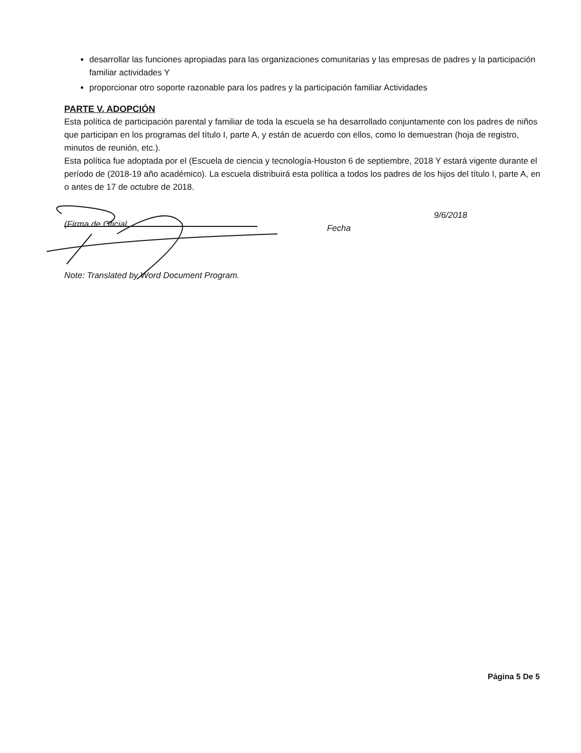desarrollar las funciones apropiadas para las organizaciones comunitarias y las empresas de padres y la participación familiar actividades Y
proporcionar otro soporte razonable para los padres y la participación familiar Actividades
PARTE V. ADOPCIÓN
Esta política de participación parental y familiar de toda la escuela se ha desarrollado conjuntamente con los padres de niños que participan en los programas del título I, parte A, y están de acuerdo con ellos, como lo demuestran (hoja de registro, minutos de reunión, etc.).
Esta política fue adoptada por el (Escuela de ciencia y tecnología-Houston 6 de septiembre, 2018 Y estará vigente durante el período de (2018-19 año académico). La escuela distribuirá esta política a todos los padres de los hijos del título I, parte A, en o antes de 17 de octubre de 2018.
(Firma de Oficial
Fecha 9/6/2018
Note: Translated by Word Document Program.
Página 5 De 5